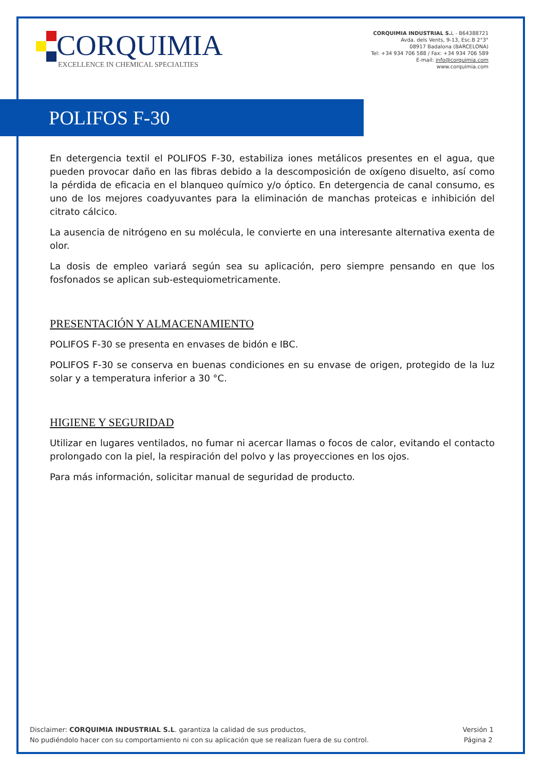CORQUIMIA
EXCELLENCE IN CHEMICAL SPECIALTIES
CORQUIMIA INDUSTRIAL S. L - B64388721
Avda. dels Vents, 9-13, Esc.B 2°3°
08917 Badalona (BARCELONA)
Tel: +34 934 706 588 / Fax: +34 934 706 589
E-mail: info@corquimia.com
www.corquimia.com
POLIFOS F-30
En detergencia textil el POLIFOS F-30, estabiliza iones metálicos presentes en el agua, que pueden provocar daño en las fibras debido a la descomposición de oxígeno disuelto, así como la pérdida de eficacia en el blanqueo químico y/o óptico. En detergencia de canal consumo, es uno de los mejores coadyuvantes para la eliminación de manchas proteicas e inhibición del citrato cálcico.
La ausencia de nitrógeno en su molécula, le convierte en una interesante alternativa exenta de olor.
La dosis de empleo variará según sea su aplicación, pero siempre pensando en que los fosfonados se aplican sub-estequiometricamente.
PRESENTACIÓN Y ALMACENAMIENTO
POLIFOS F-30 se presenta en envases de bidón e IBC.
POLIFOS F-30 se conserva en buenas condiciones en su envase de origen, protegido de la luz solar y a temperatura inferior a 30 °C.
HIGIENE Y SEGURIDAD
Utilizar en lugares ventilados, no fumar ni acercar llamas o focos de calor, evitando el contacto prolongado con la piel, la respiración del polvo y las proyecciones en los ojos.
Para más información, solicitar manual de seguridad de producto.
Disclaimer: CORQUIMIA INDUSTRIAL S.L. garantiza la calidad de sus productos,
No pudiéndolo hacer con su comportamiento ni con su aplicación que se realizan fuera de su control.
Versión 1
Página 2